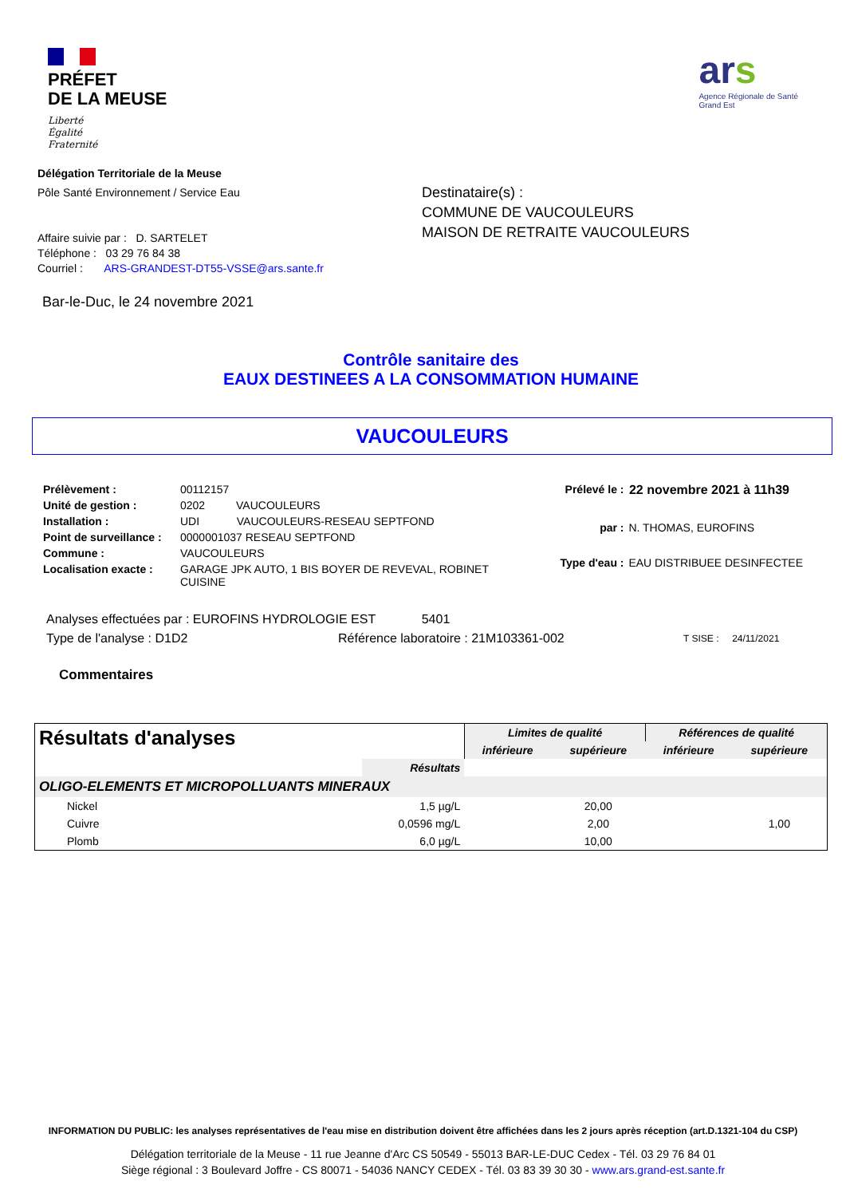PRÉFET
DE LA MEUSE
Liberté
Égalité
Fraternité
ars
Agence Régionale de Santé
Grand Est
Délégation Territoriale de la Meuse
Pôle Santé Environnement / Service Eau
Affaire suivie par : D. SARTELET
Téléphone : 03 29 76 84 38
Courriel : ARS-GRANDEST-DT55-VSSE@ars.sante.fr
Destinataire(s) :
COMMUNE DE VAUCOULEURS
MAISON DE RETRAITE VAUCOULEURS
Bar-le-Duc, le 24 novembre 2021
Contrôle sanitaire des
EAUX DESTINEES A LA CONSOMMATION HUMAINE
VAUCOULEURS
| Prélèvement : | 00112157 |
| Unité de gestion : | 0202 VAUCOULEURS |
| Installation : | UDI VAUCOULEURS-RESEAU SEPTFOND |
| Point de surveillance : | 0000001037 RESEAU SEPTFOND |
| Commune : | VAUCOULEURS |
| Localisation exacte : | GARAGE JPK AUTO, 1 BIS BOYER DE REVEVAL, ROBINET CUISINE |
| Prélevé le : | 22 novembre 2021 à 11h39 |
| par : | N. THOMAS, EUROFINS |
| Type d'eau : | EAU DISTRIBUEE DESINFECTEE |
Analyses effectuées par : EUROFINS HYDROLOGIE EST 5401
Type de l'analyse : D1D2 Référence laboratoire : 21M103361-002 T SISE : 24/11/2021
Commentaires
| Résultats d'analyses | | Limites de qualité | | Références de qualité | | |
| --- | --- | --- | --- | --- | --- | --- |
| | | Résultats | inférieure | supérieure | inférieure | supérieure |
| | Résultats | | | | | |
| OLIGO-ELEMENTS ET MICROPOLLUANTS MINERAUX | | | | | | |
| Nickel | 1,5 µg/L | | 20,00 | | | |
| Cuivre | 0,0596 mg/L | | 2,00 | | 1,00 | |
| Plomb | 6,0 µg/L | | 10,00 | | | |
INFORMATION DU PUBLIC: les analyses représentatives de l'eau mise en distribution doivent être affichées dans les 2 jours après réception (art.D.1321-104 du CSP)
Délégation territoriale de la Meuse - 11 rue Jeanne d'Arc CS 50549 - 55013 BAR-LE-DUC Cedex - Tél. 03 29 76 84 01
Siège régional : 3 Boulevard Joffre - CS 80071 - 54036 NANCY CEDEX - Tél. 03 83 39 30 30 - www.ars.grand-est.sante.fr